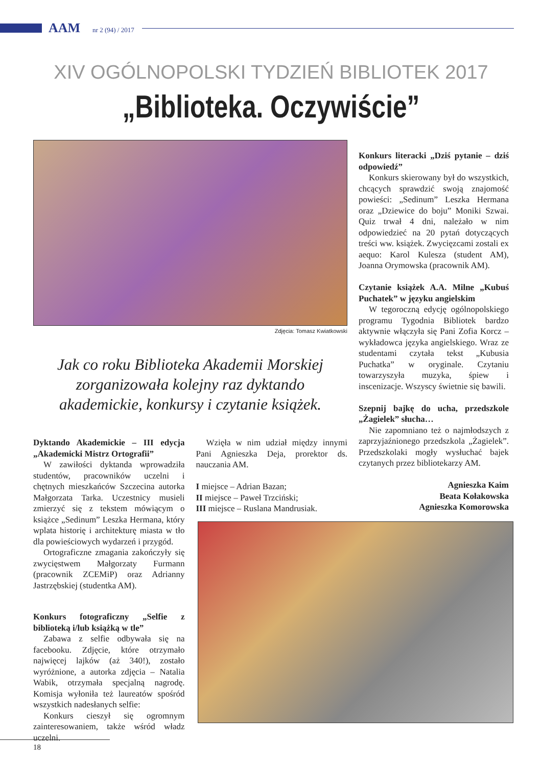AAM nr 2 (94) / 2017
XIV OGÓLNOPOLSKI TYDZIEŃ BIBLIOTEK 2017
„Biblioteka. Oczywiście”
Zdjęcia: Tomasz Kwiatkowski
Jak co roku Biblioteka Akademii Morskiej zorganizowała kolejny raz dyktando akademickie, konkursy i czytanie książek.
Dyktando Akademickie – III edycja „Akademicki Mistrz Ortografii”
W zawiłości dyktanda wprowadziła studentów, pracowników uczelni i chętnych mieszkańców Szczecina autorka Małgorzata Tarka. Uczestnicy musieli zmierzyć się z tekstem mówiącym o książce „Sedinum” Leszka Hermana, który wplata historię i architekturę miasta w tło dla powieściowych wydarzeń i przygód.
Ortograficzne zmagania zakończyły się zwycięstwem Małgorzaty Furmann (pracownik ZCEMiP) oraz Adrianny Jastrzębskiej (studentka AM).
Konkurs fotograficzny „Selfie z biblioteką i/lub książką w tle”
Zabawa z selfie odbywała się na facebooku. Zdjęcie, które otrzymało najwięcej lajków (aż 340!), zostało wyróżnione, a autorka zdjęcia – Natalia Wabik, otrzymała specjalną nagrodę. Komisja wyłoniła też laureatów spośród wszystkich nadesłanych selfie:
Konkurs cieszył się ogromnym zainteresowaniem, także wśród władz uczelni.
Wzięła w nim udział między innymi Pani Agnieszka Deja, prorektor ds. nauczania AM.
I miejsce – Adrian Bazan;
II miejsce – Paweł Trzciński;
III miejsce – Ruslana Mandrusiak.
Konkurs literacki „Dziś pytanie – dziś odpowiedź”
Konkurs skierowany był do wszystkich, chcących sprawdzić swoją znajomość powieści: „Sedinum” Leszka Hermana oraz „Dziewice do boju” Moniki Szwai. Quiz trwał 4 dni, należało w nim odpowiedzieć na 20 pytań dotyczących treści ww. książek. Zwycięzcami zostali ex aequo: Karol Kulesza (student AM), Joanna Orymowska (pracownik AM).
Czytanie książek A.A. Milne „Kubuś Puchatek” w języku angielskim
W tegoroczną edycję ogólnopolskiego programu Tygodnia Bibliotek bardzo aktywnie włączyła się Pani Zofia Korcz – wykładowca języka angielskiego. Wraz ze studentami czytała tekst „Kubusia Puchatka” w oryginale. Czytaniu towarzyszyła muzyka, śpiew i inscenizacje. Wszyscy świetnie się bawili.
Szepnij bajkę do ucha, przedszkole „Żagielek” słucha…
Nie zapomniano też o najmłodszych z zaprzyjaźnionego przedszkola „Żagielek”. Przedszkolaki mogły wysłuchać bajek czytanych przez bibliotekarzy AM.
Agnieszka Kaim
Beata Kołakowska
Agnieszka Komorowska
18